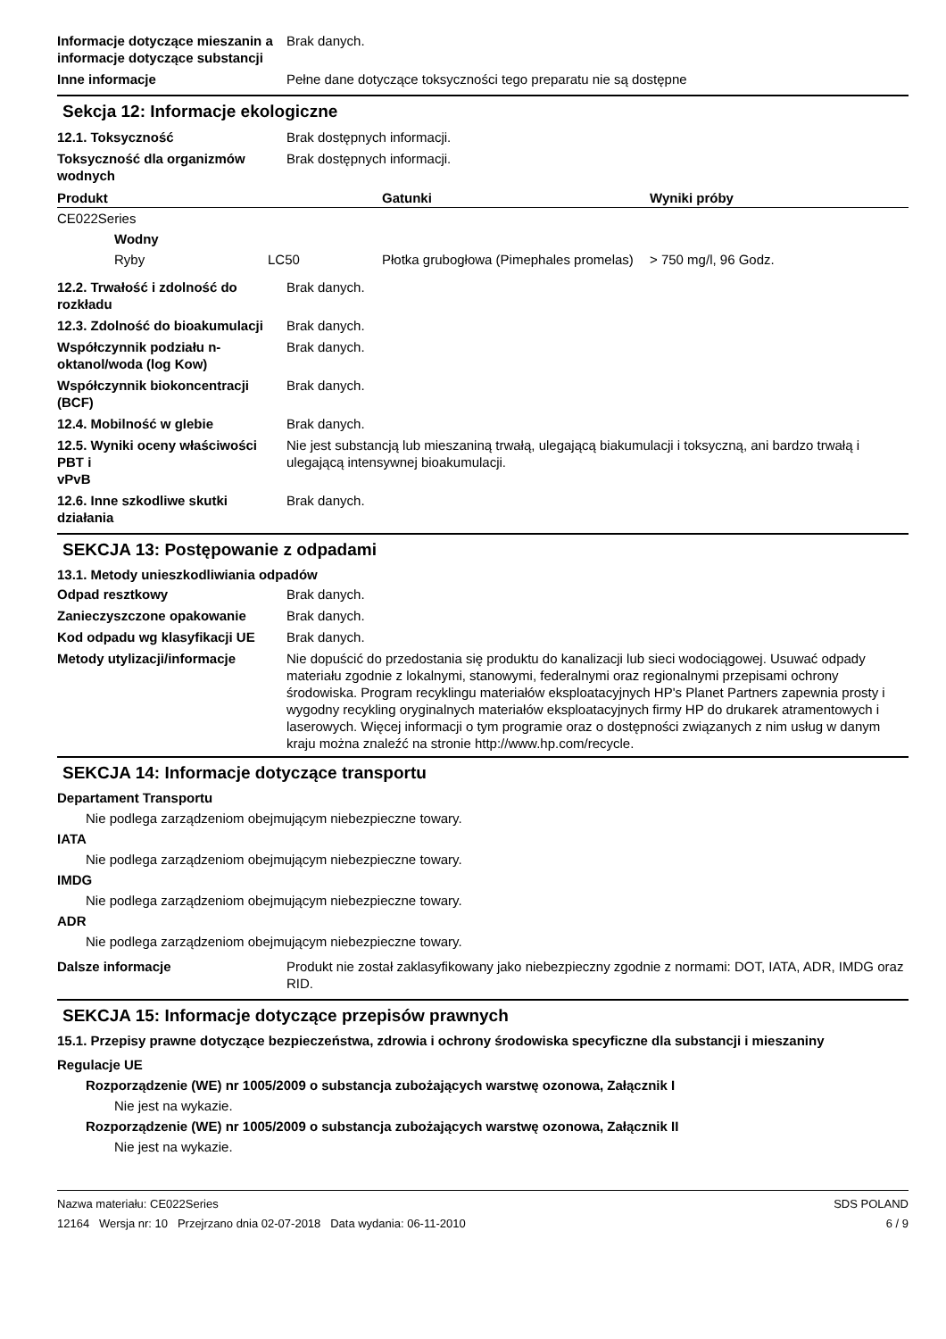Informacje dotyczące mieszanin a informacje dotyczące substancji
Brak danych.
Inne informacje Pełne dane dotyczące toksyczności tego preparatu nie są dostępne
Sekcja 12: Informacje ekologiczne
12.1. Toksyczność Brak dostępnych informacji.
Toksyczność dla organizmów wodnych
Brak dostępnych informacji.
| Produkt | | | Gatunki | Wyniki próby |
| --- | --- | --- | --- | --- |
| CE022Series | | | | |
| | Wodny | | | |
| | Ryby | LC50 | Płotka grubogłowa (Pimephales promelas) | > 750 mg/l, 96 Godz. |
12.2. Trwałość i zdolność do rozkładu
Brak danych.
12.3. Zdolność do bioakumulacji
Brak danych.
Współczynnik podziału n-oktanol/woda (log Kow)
Brak danych.
Współczynnik biokoncentracji (BCF)
Brak danych.
12.4. Mobilność w glebie Brak danych.
12.5. Wyniki oceny właściwości PBT i
vPvB
Nie jest substancją lub mieszaniną trwałą, ulegającą biakumulacji i toksyczną, ani bardzo trwałą i ulegającą intensywnej bioakumulacji.
12.6. Inne szkodliwe skutki działania
Brak danych.
SEKCJA 13: Postępowanie z odpadami
13.1. Metody unieszkodliwiania odpadów
Odpad resztkowy Brak danych.
Zanieczyszczone opakowanie Brak danych.
Kod odpadu wg klasyfikacji UE
Brak danych.
Metody utylizacji/informacje Nie dopuścić do przedostania się produktu do kanalizacji lub sieci wodociągowej. Usuwać odpady materiału zgodnie z lokalnymi, stanowymi, federalnymi oraz regionalnymi przepisami ochrony środowiska. Program recyklingu materiałów eksploatacyjnych HP's Planet Partners zapewnia prosty i wygodny recykling oryginalnych materiałów eksploatacyjnych firmy HP do drukarek atramentowych i laserowych. Więcej informacji o tym programie oraz o dostępności związanych z nim usług w danym kraju można znaleźć na stronie http://www.hp.com/recycle.
SEKCJA 14: Informacje dotyczące transportu
Departament Transportu
Nie podlega zarządzeniom obejmującym niebezpieczne towary.
IATA
Nie podlega zarządzeniom obejmującym niebezpieczne towary.
IMDG
Nie podlega zarządzeniom obejmującym niebezpieczne towary.
ADR
Nie podlega zarządzeniom obejmującym niebezpieczne towary.
Dalsze informacje Produkt nie został zaklasyfikowany jako niebezpieczny zgodnie z normami: DOT, IATA, ADR, IMDG oraz RID.
SEKCJA 15: Informacje dotyczące przepisów prawnych
15.1. Przepisy prawne dotyczące bezpieczeństwa, zdrowia i ochrony środowiska specyficzne dla substancji i mieszaniny
Regulacje UE
Rozporządzenie (WE) nr 1005/2009 o substancja zubożających warstwę ozonowa, Załącznik I
Nie jest na wykazie.
Rozporządzenie (WE) nr 1005/2009 o substancja zubożających warstwę ozonowa, Załącznik II
Nie jest na wykazie.
Nazwa materiału: CE022Series
12164 Wersja nr: 10 Przejrzano dnia 02-07-2018 Data wydania: 06-11-2010
SDS POLAND
6 / 9